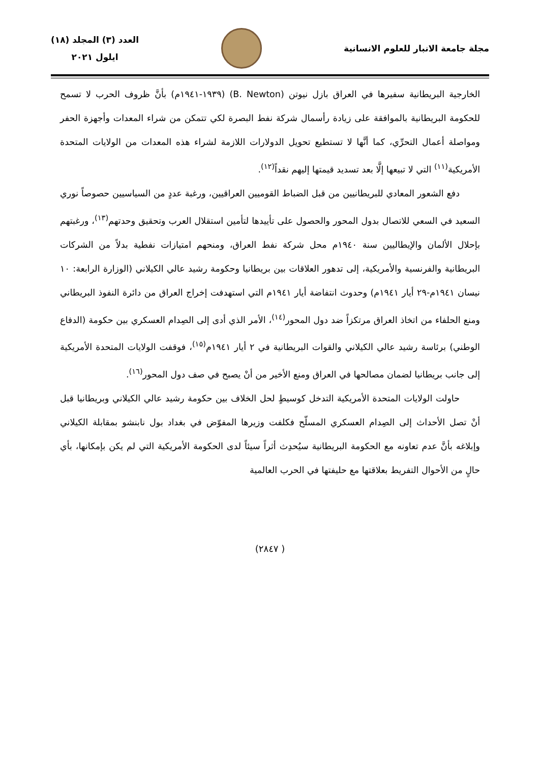مجلة جامعة الانبار للعلوم الانسانية
العدد (٣) المجلد (١٨)
ايلول ٢٠٢١
الخارجية البريطانية سفيرها في العراق بازل نيوتن (B. Newton) (١٩٣٩-١٩٤١م) بأنَّ ظروف الحرب لا تسمح للحكومة البريطانية بالموافقة على زيادة رأسمال شركة نفط البصرة لكي تتمكن من شراء المعدات وأجهزة الحفر ومواصلة أعمال التحرِّي، كما أنَّها لا تستطيع تحويل الدولارات اللازمة لشراء هذه المعدات من الولايات المتحدة الأمريكية<sup>(١١)</sup> التي لا تبيعها إلَّا بعد تسديد قيمتها إليهم نقداً<sup>(١٢)</sup>.
دفع الشعور المعادي للبريطانيين من قبل الضباط القوميين العراقيين، ورغبة عددٍ من السياسيين حصوصاً نوري السعيد في السعي للاتصال بدول المحور والحصول على تأييدها لتأمين استقلال العرب وتحقيق وحدتهم<sup>(١٣)</sup>، ورغبتهم بإحلال الألمان والإيطاليين سنة ١٩٤٠م محل شركة نفط العراق، ومنحهم امتيازات نفطية بدلاً من الشركات البريطانية والفرنسية والأمريكية، إلى تدهور العلاقات بين بريطانيا وحكومة رشيد عالي الكيلاني (الوزارة الرابعة: ١٠ نيسان ١٩٤١م-٢٩ أيار ١٩٤١م) وحدوث انتفاضة أيار ١٩٤١م التي استهدفت إخراج العراق من دائرة النفوذ البريطاني ومنع الحلفاء من اتخاذ العراق مرتكزاً ضد دول المحور<sup>(١٤)</sup>، الأمر الذي أدى إلى الصِدام العسكري بين حكومة (الدفاع الوطني) برئاسة رشيد عالي الكيلاني والقوات البريطانية في ٢ أيار ١٩٤١م<sup>(١٥)</sup>، فوقفت الولايات المتحدة الأمريكية إلى جانب بريطانيا لضمان مصالحها في العراق ومنع الأخير من أنْ يصبح في صف دول المحور<sup>(١٦)</sup>.
حاولت الولايات المتحدة الأمريكية التدخل كوسيطٍ لحل الخلاف بين حكومة رشيد عالي الكيلاني وبريطانيا قبل أنْ تصل الأحداث إلى الصِدام العسكري المسلّح فكلفت وزيرها المفوّض في بغداد بول نابنشو بمقابلة الكيلاني وإبلاغه بأنَّ عدم تعاونه مع الحكومة البريطانية سيُحدِث أثراً سيئاً لدى الحكومة الأمريكية التي لم يكن بإمكانها، بأي حالٍ من الأحوال التفريط بعلاقتها مع حليفتها في الحرب العالمية
( ٢٨٤٧)